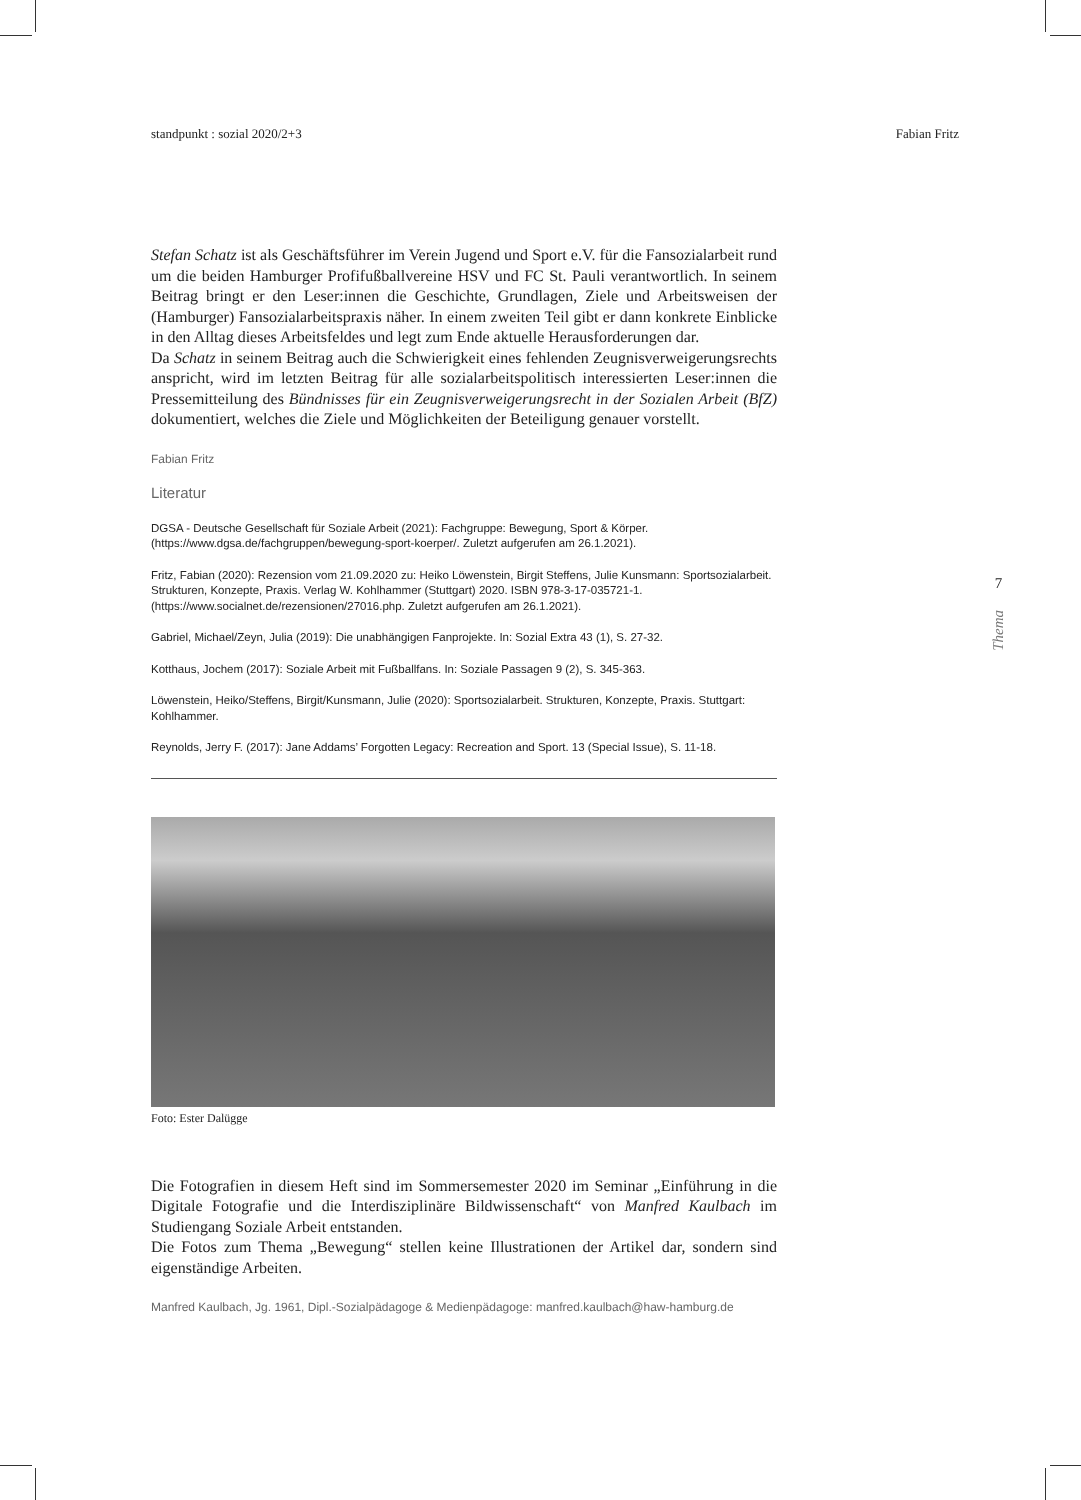standpunkt : sozial 2020/2+3 Fabian Fritz
Stefan Schatz ist als Geschäftsführer im Verein Jugend und Sport e.V. für die Fansozialarbeit rund um die beiden Hamburger Profifußballvereine HSV und FC St. Pauli verantwortlich. In seinem Beitrag bringt er den Leser:innen die Geschichte, Grundlagen, Ziele und Arbeitsweisen der (Hamburger) Fansozialarbeitspraxis näher. In einem zweiten Teil gibt er dann konkrete Einblicke in den Alltag dieses Arbeitsfeldes und legt zum Ende aktuelle Herausforderungen dar.
Da Schatz in seinem Beitrag auch die Schwierigkeit eines fehlenden Zeugnisverweigerungsrechts anspricht, wird im letzten Beitrag für alle sozialarbeitspolitisch interessierten Leser:innen die Pressemitteilung des Bündnisses für ein Zeugnisverweigerungsrecht in der Sozialen Arbeit (BfZ) dokumentiert, welches die Ziele und Möglichkeiten der Beteiligung genauer vorstellt.
Fabian Fritz
Literatur
DGSA - Deutsche Gesellschaft für Soziale Arbeit (2021): Fachgruppe: Bewegung, Sport & Körper. (https://www.dgsa.de/fachgruppen/bewegung-sport-koerper/. Zuletzt aufgerufen am 26.1.2021).
Fritz, Fabian (2020): Rezension vom 21.09.2020 zu: Heiko Löwenstein, Birgit Steffens, Julie Kunsmann: Sportsozialarbeit. Strukturen, Konzepte, Praxis. Verlag W. Kohlhammer (Stuttgart) 2020. ISBN 978-3-17-035721-1. (https://www.socialnet.de/rezensionen/27016.php. Zuletzt aufgerufen am 26.1.2021).
Gabriel, Michael/Zeyn, Julia (2019): Die unabhängigen Fanprojekte. In: Sozial Extra 43 (1), S. 27-32.
Kotthaus, Jochem (2017): Soziale Arbeit mit Fußballfans. In: Soziale Passagen 9 (2), S. 345-363.
Löwenstein, Heiko/Steffens, Birgit/Kunsmann, Julie (2020): Sportsozialarbeit. Strukturen, Konzepte, Praxis. Stuttgart: Kohlhammer.
Reynolds, Jerry F. (2017): Jane Addams’ Forgotten Legacy: Recreation and Sport. 13 (Special Issue), S. 11-18.
Foto: Ester Dalügge
Die Fotografien in diesem Heft sind im Sommersemester 2020 im Seminar „Einführung in die Digitale Fotografie und die Interdisziplinäre Bildwissenschaft“ von Manfred Kaulbach im Studiengang Soziale Arbeit entstanden.
Die Fotos zum Thema „Bewegung“ stellen keine Illustrationen der Artikel dar, sondern sind eigenständige Arbeiten.
Manfred Kaulbach, Jg. 1961, Dipl.-Sozialpädagoge & Medienpädagoge: manfred.kaulbach@haw-hamburg.de
7
Thema